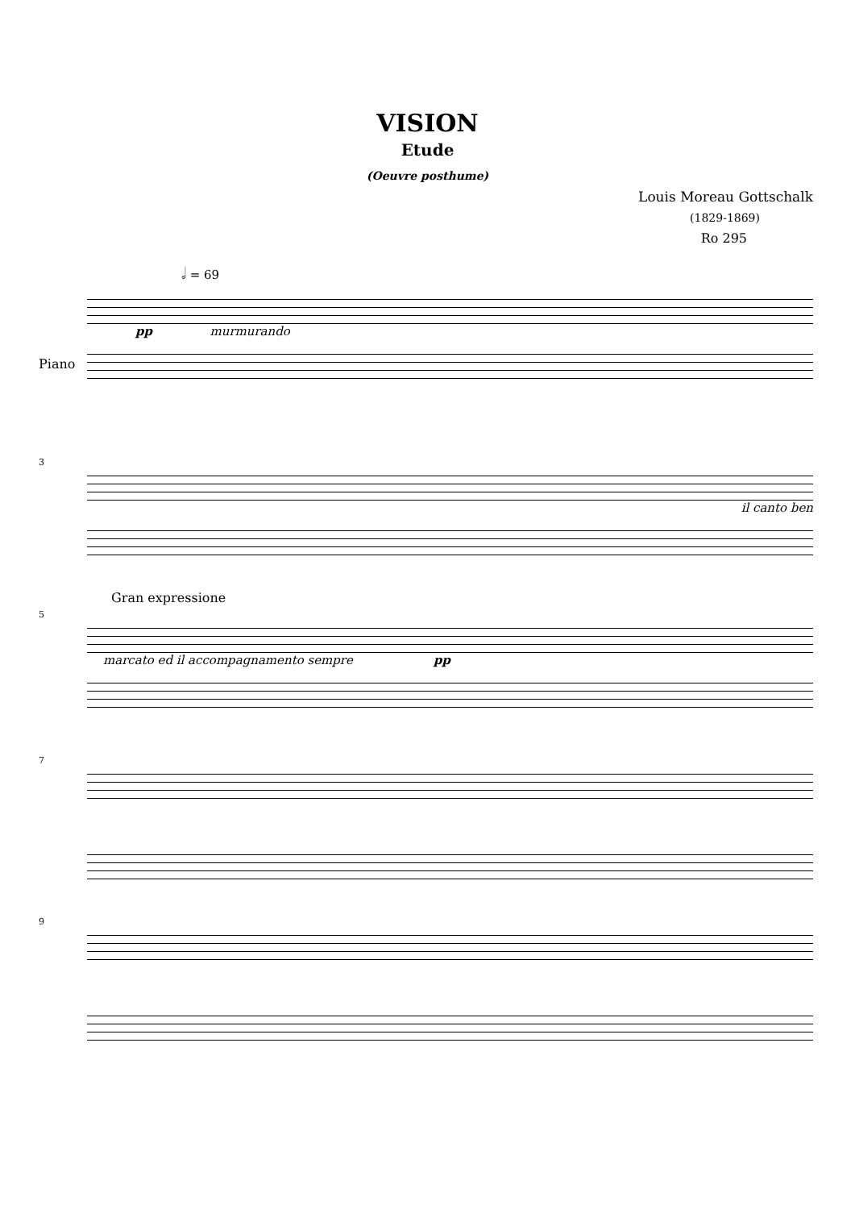VISION
Etude
(Oeuvre posthume)
Louis Moreau Gottschalk
(1829-1869)
Ro 295
𝅗𝅥 = 69
Piano
pp murmurando
3
il canto ben
Gran expressione
5
marcato ed il accompagnamento sempre pp
7
9